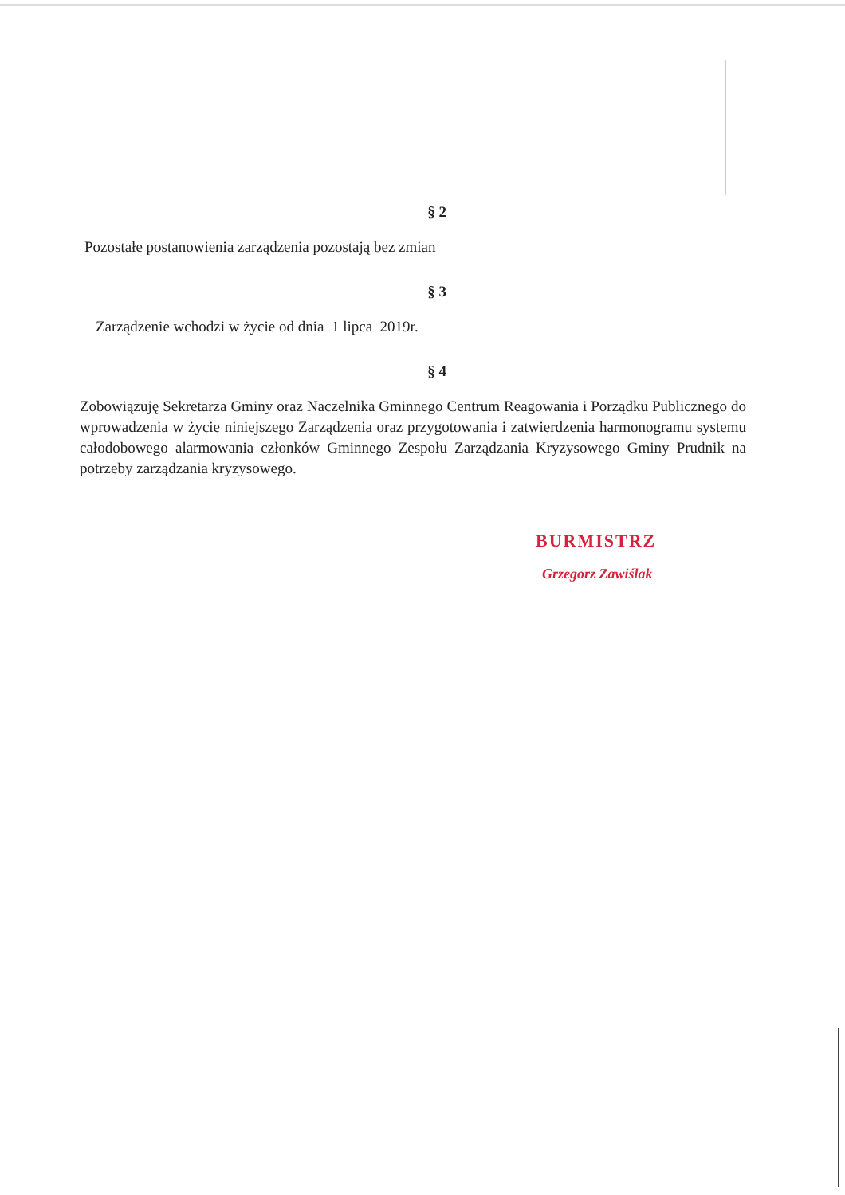§ 2
Pozostałe postanowienia zarządzenia pozostają bez zmian
§ 3
Zarządzenie wchodzi w życie od dnia 1 lipca 2019r.
§ 4
Zobowiązuję Sekretarza Gminy oraz Naczelnika Gminnego Centrum Reagowania i Porządku Publicznego do wprowadzenia w życie niniejszego Zarządzenia oraz przygotowania i zatwierdzenia harmonogramu systemu całodobowego alarmowania członków Gminnego Zespołu Zarządzania Kryzysowego Gminy Prudnik na potrzeby zarządzania kryzysowego.
BURMISTRZ
Grzegorz Zawiślak